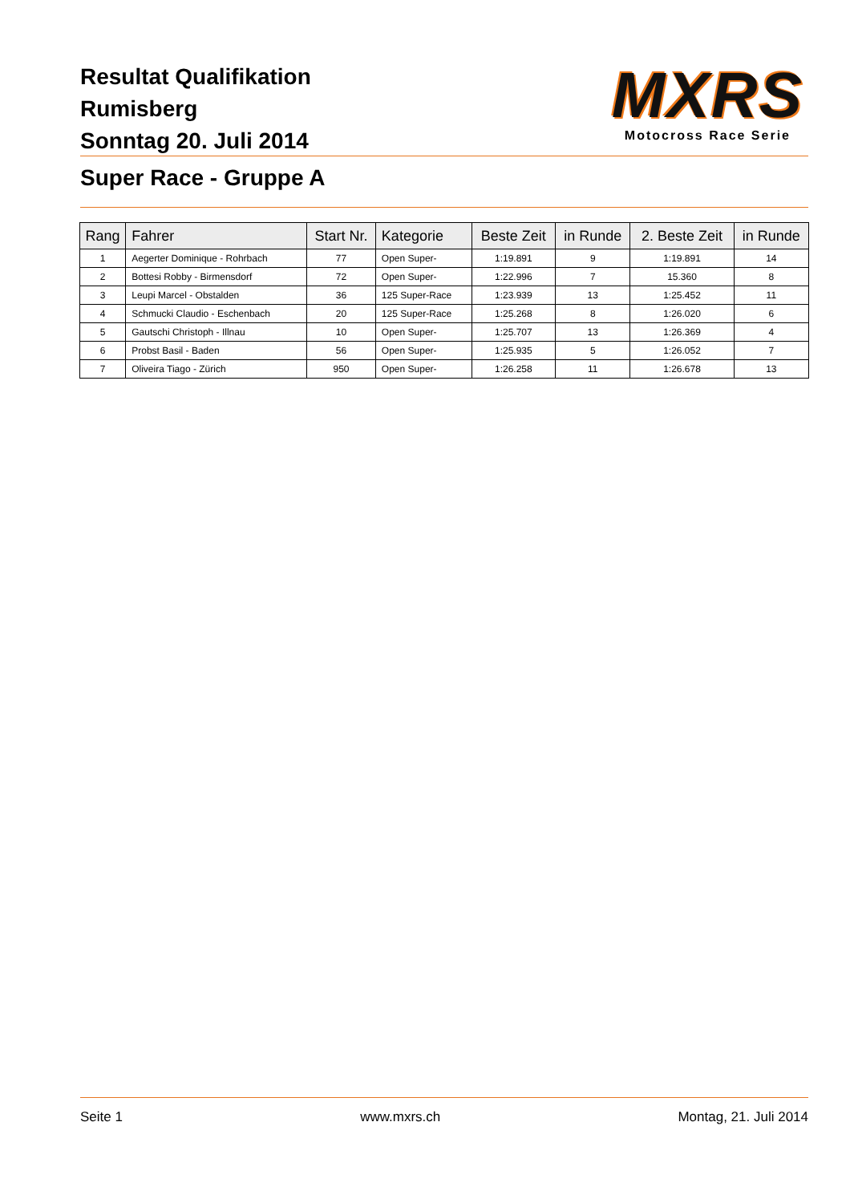Resultat Qualifikation
Rumisberg
Sonntag 20. Juli 2014
MXRS
Motocross Race Serie
Super Race - Gruppe A
| Rang | Fahrer | Start Nr. | Kategorie | Beste Zeit | in Runde | 2. Beste Zeit | in Runde |
| --- | --- | --- | --- | --- | --- | --- | --- |
| 1 | Aegerter Dominique - Rohrbach | 77 | Open Super- | 1:19.891 | 9 | 1:19.891 | 14 |
| 2 | Bottesi Robby - Birmensdorf | 72 | Open Super- | 1:22.996 | 7 | 15.360 | 8 |
| 3 | Leupi Marcel - Obstalden | 36 | 125 Super-Race | 1:23.939 | 13 | 1:25.452 | 11 |
| 4 | Schmucki Claudio - Eschenbach | 20 | 125 Super-Race | 1:25.268 | 8 | 1:26.020 | 6 |
| 5 | Gautschi Christoph - Illnau | 10 | Open Super- | 1:25.707 | 13 | 1:26.369 | 4 |
| 6 | Probst Basil - Baden | 56 | Open Super- | 1:25.935 | 5 | 1:26.052 | 7 |
| 7 | Oliveira Tiago - Zürich | 950 | Open Super- | 1:26.258 | 11 | 1:26.678 | 13 |
Seite 1 www.mxrs.ch Montag, 21. Juli 2014